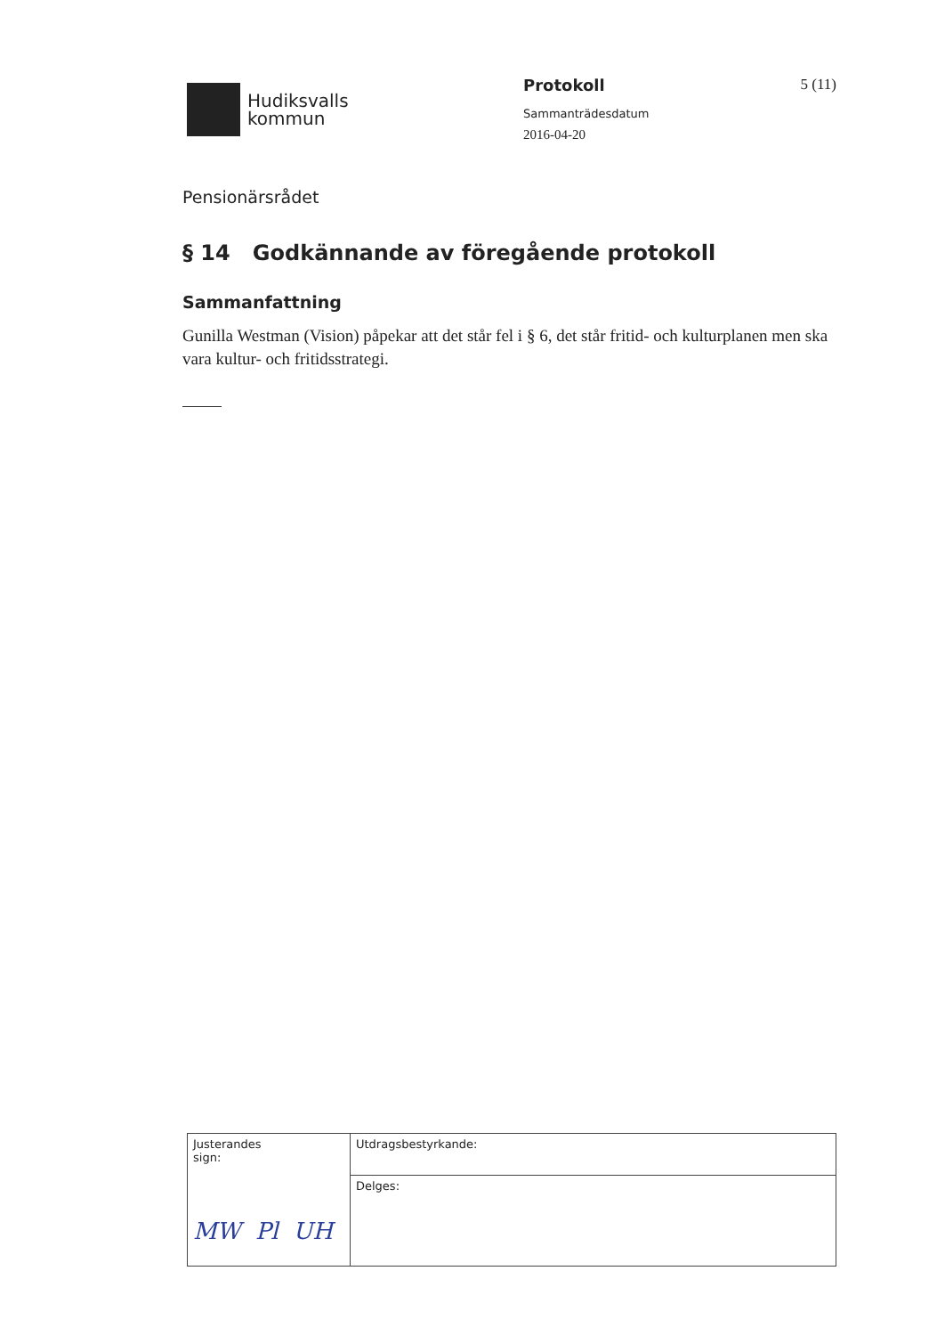Hudiksvalls
kommun
Protokoll
Sammanträdesdatum
2016-04-20
5 (11)
Pensionärsrådet
§ 14 Godkännande av föregående protokoll
Sammanfattning
Gunilla Westman (Vision) påpekar att det står fel i § 6, det står fritid- och kulturplanen men ska vara kultur- och fritidsstrategi.
| Justerandes sign: MW Pl UH | Utdragsbestyrkande: |
| | Delges: |